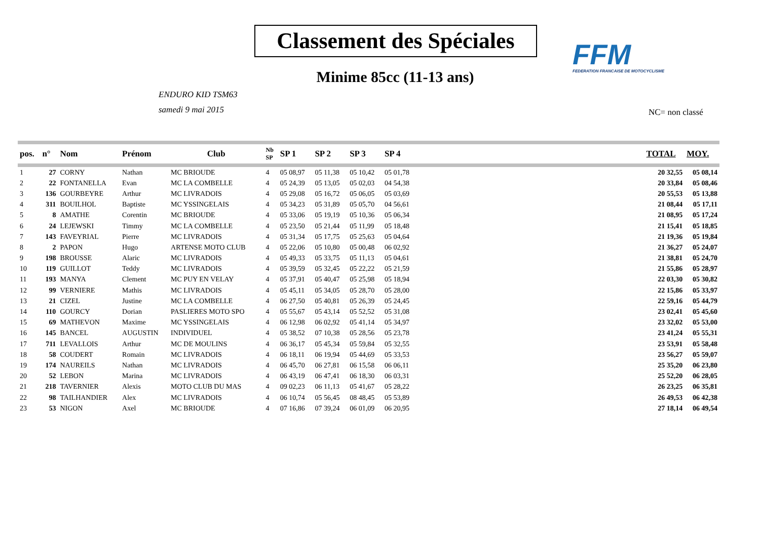Classement des Spéciales
FFM
FEDERATION FRANCAISE DE MOTOCYCLISME
Minime 85cc (11-13 ans)
ENDURO KID TSM63
samedi 9 mai 2015
NC= non classé
| pos. | n° | Nom | Prénom | Club | Nb SP | SP 1 | SP 2 | SP 3 | SP 4 | | TOTAL | MOY. |
| --- | --- | --- | --- | --- | --- | --- | --- | --- | --- | --- | --- | --- |
| 1 | 27 | CORNY | Nathan | MC BRIOUDE | 4 | 05 08,97 | 05 11,38 | 05 10,42 | 05 01,78 | | 20 32,55 | 05 08,14 |
| 2 | 22 | FONTANELLA | Evan | MC LA COMBELLE | 4 | 05 24,39 | 05 13,05 | 05 02,03 | 04 54,38 | | 20 33,84 | 05 08,46 |
| 3 | 136 | GOURBEYRE | Arthur | MC LIVRADOIS | 4 | 05 29,08 | 05 16,72 | 05 06,05 | 05 03,69 | | 20 55,53 | 05 13,88 |
| 4 | 311 | BOUILHOL | Baptiste | MC YSSINGELAIS | 4 | 05 34,23 | 05 31,89 | 05 05,70 | 04 56,61 | | 21 08,44 | 05 17,11 |
| 5 | 8 | AMATHE | Corentin | MC BRIOUDE | 4 | 05 33,06 | 05 19,19 | 05 10,36 | 05 06,34 | | 21 08,95 | 05 17,24 |
| 6 | 24 | LEJEWSKI | Timmy | MC LA COMBELLE | 4 | 05 23,50 | 05 21,44 | 05 11,99 | 05 18,48 | | 21 15,41 | 05 18,85 |
| 7 | 143 | FAVEYRIAL | Pierre | MC LIVRADOIS | 4 | 05 31,34 | 05 17,75 | 05 25,63 | 05 04,64 | | 21 19,36 | 05 19,84 |
| 8 | 2 | PAPON | Hugo | ARTENSE MOTO CLUB | 4 | 05 22,06 | 05 10,80 | 05 00,48 | 06 02,92 | | 21 36,27 | 05 24,07 |
| 9 | 198 | BROUSSE | Alaric | MC LIVRADOIS | 4 | 05 49,33 | 05 33,75 | 05 11,13 | 05 04,61 | | 21 38,81 | 05 24,70 |
| 10 | 119 | GUILLOT | Teddy | MC LIVRADOIS | 4 | 05 39,59 | 05 32,45 | 05 22,22 | 05 21,59 | | 21 55,86 | 05 28,97 |
| 11 | 193 | MANYA | Clement | MC PUY EN VELAY | 4 | 05 37,91 | 05 40,47 | 05 25,98 | 05 18,94 | | 22 03,30 | 05 30,82 |
| 12 | 99 | VERNIERE | Mathis | MC LIVRADOIS | 4 | 05 45,11 | 05 34,05 | 05 28,70 | 05 28,00 | | 22 15,86 | 05 33,97 |
| 13 | 21 | CIZEL | Justine | MC LA COMBELLE | 4 | 06 27,50 | 05 40,81 | 05 26,39 | 05 24,45 | | 22 59,16 | 05 44,79 |
| 14 | 110 | GOURCY | Dorian | PASLIERES MOTO SPO | 4 | 05 55,67 | 05 43,14 | 05 52,52 | 05 31,08 | | 23 02,41 | 05 45,60 |
| 15 | 69 | MATHEVON | Maxime | MC YSSINGELAIS | 4 | 06 12,98 | 06 02,92 | 05 41,14 | 05 34,97 | | 23 32,02 | 05 53,00 |
| 16 | 145 | BANCEL | AUGUSTIN | INDIVIDUEL | 4 | 05 38,52 | 07 10,38 | 05 28,56 | 05 23,78 | | 23 41,24 | 05 55,31 |
| 17 | 711 | LEVALLOIS | Arthur | MC DE MOULINS | 4 | 06 36,17 | 05 45,34 | 05 59,84 | 05 32,55 | | 23 53,91 | 05 58,48 |
| 18 | 58 | COUDERT | Romain | MC LIVRADOIS | 4 | 06 18,11 | 06 19,94 | 05 44,69 | 05 33,53 | | 23 56,27 | 05 59,07 |
| 19 | 174 | NAUREILS | Nathan | MC LIVRADOIS | 4 | 06 45,70 | 06 27,81 | 06 15,58 | 06 06,11 | | 25 35,20 | 06 23,80 |
| 20 | 52 | LEBON | Marina | MC LIVRADOIS | 4 | 06 43,19 | 06 47,41 | 06 18,30 | 06 03,31 | | 25 52,20 | 06 28,05 |
| 21 | 218 | TAVERNIER | Alexis | MOTO CLUB DU MAS | 4 | 09 02,23 | 06 11,13 | 05 41,67 | 05 28,22 | | 26 23,25 | 06 35,81 |
| 22 | 98 | TAILHANDIER | Alex | MC LIVRADOIS | 4 | 06 10,74 | 05 56,45 | 08 48,45 | 05 53,89 | | 26 49,53 | 06 42,38 |
| 23 | 53 | NIGON | Axel | MC BRIOUDE | 4 | 07 16,86 | 07 39,24 | 06 01,09 | 06 20,95 | | 27 18,14 | 06 49,54 |